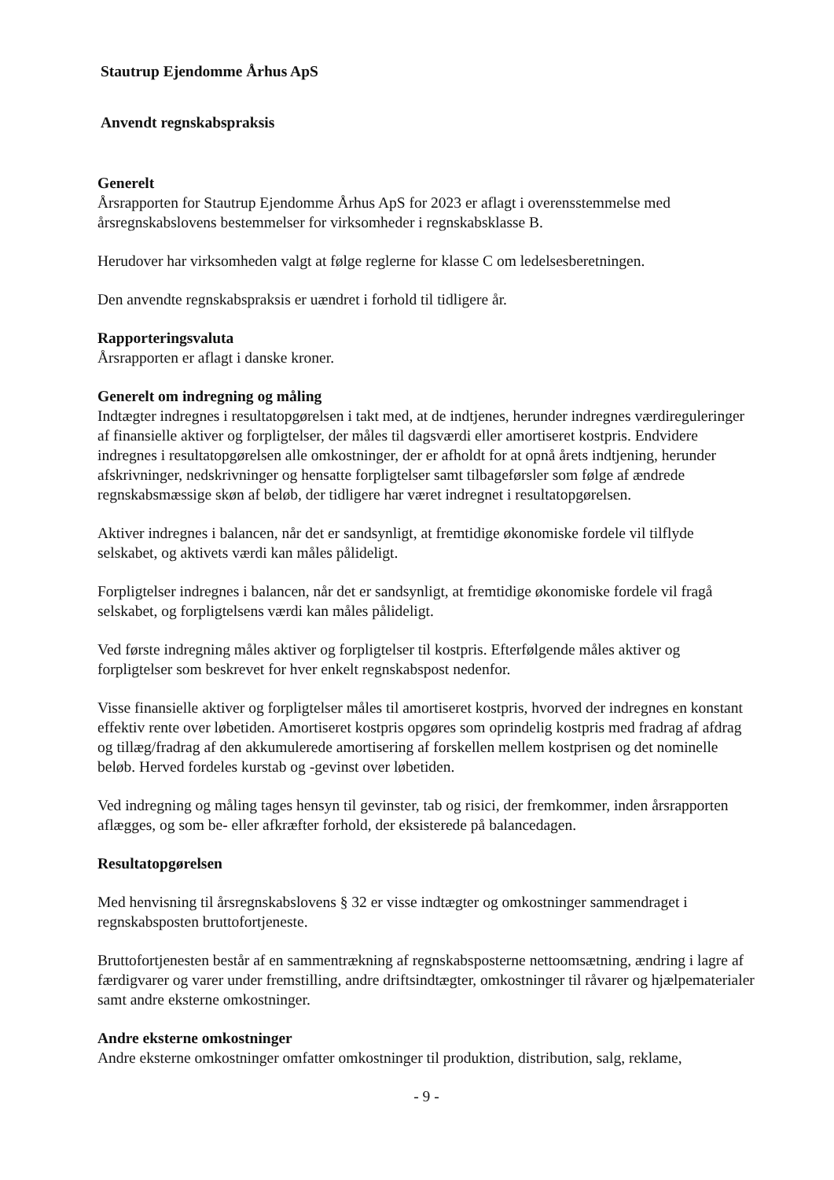Stautrup Ejendomme Århus ApS
Anvendt regnskabspraksis
Generelt
Årsrapporten for Stautrup Ejendomme Århus ApS for 2023 er aflagt i overensstemmelse med årsregnskabslovens bestemmelser for virksomheder i regnskabsklasse B.
Herudover har virksomheden valgt at følge reglerne for klasse C om ledelsesberetningen.
Den anvendte regnskabspraksis er uændret i forhold til tidligere år.
Rapporteringsvaluta
Årsrapporten er aflagt i danske kroner.
Generelt om indregning og måling
Indtægter indregnes i resultatopgørelsen i takt med, at de indtjenes, herunder indregnes værdireguleringer af finansielle aktiver og forpligtelser, der måles til dagsværdi eller amortiseret kostpris. Endvidere indregnes i resultatopgørelsen alle omkostninger, der er afholdt for at opnå årets indtjening, herunder afskrivninger, nedskrivninger og hensatte forpligtelser samt tilbageførsler som følge af ændrede regnskabsmæssige skøn af beløb, der tidligere har været indregnet i resultatopgørelsen.
Aktiver indregnes i balancen, når det er sandsynligt, at fremtidige økonomiske fordele vil tilflyde selskabet, og aktivets værdi kan måles pålideligt.
Forpligtelser indregnes i balancen, når det er sandsynligt, at fremtidige økonomiske fordele vil fragå selskabet, og forpligtelsens værdi kan måles pålideligt.
Ved første indregning måles aktiver og forpligtelser til kostpris. Efterfølgende måles aktiver og forpligtelser som beskrevet for hver enkelt regnskabspost nedenfor.
Visse finansielle aktiver og forpligtelser måles til amortiseret kostpris, hvorved der indregnes en konstant effektiv rente over løbetiden. Amortiseret kostpris opgøres som oprindelig kostpris med fradrag af afdrag og tillæg/fradrag af den akkumulerede amortisering af forskellen mellem kostprisen og det nominelle beløb. Herved fordeles kurstab og -gevinst over løbetiden.
Ved indregning og måling tages hensyn til gevinster, tab og risici, der fremkommer, inden årsrapporten aflægges, og som be- eller afkræfter forhold, der eksisterede på balancedagen.
Resultatopgørelsen
Med henvisning til årsregnskabslovens § 32 er visse indtægter og omkostninger sammendraget i regnskabsposten bruttofortjeneste.
Bruttofortjenesten består af en sammentrækning af regnskabsposterne nettoomsætning, ændring i lagre af færdigvarer og varer under fremstilling, andre driftsindtægter, omkostninger til råvarer og hjælpematerialer samt andre eksterne omkostninger.
Andre eksterne omkostninger
Andre eksterne omkostninger omfatter omkostninger til produktion, distribution, salg, reklame,
- 9 -